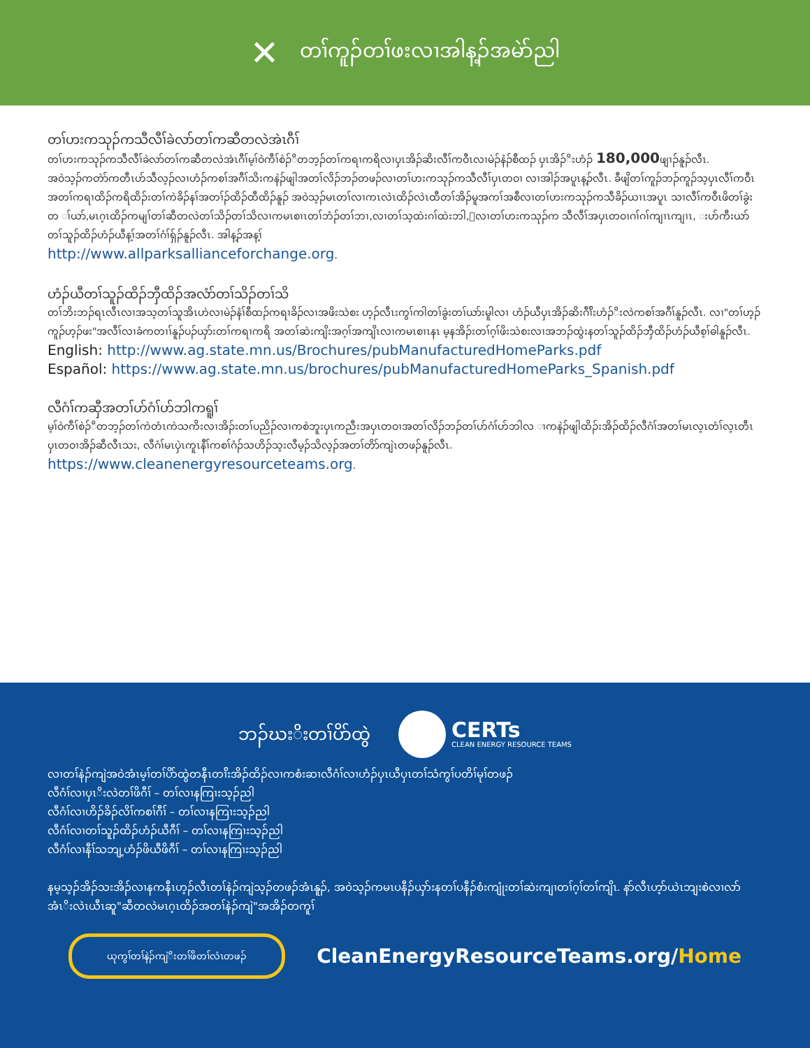✕ တၢ်ကူၣ်တၢ်ဖးလၢအါန့ၣ်အမဲာ်ညါ
တၢ်ဟးကသုၣ်ကသီလီၢ်ခဲလာ်တၢ်ကဆီတလဲအဲၤဂီၢ်
တၢ်ဟးကသုၣ်ကသီလီၢ်ခဲလာ်တၢ်ကဆီတလဲအဲၤဂီၢ်မ့ၢ်ဝဲကီၢ်စဲၣ်ိတဘ့ၣ်တၢ်ကရၢကရိလၢပှၤအိၣ်ဆိးလီၢ်ကဝီၤလၢမဲၣ်နံၣ်စီထၣ် ပှၤအိၣ်ိးဟံၣ် 180,000ဖျၢၣ်နူၣ်လီၤ.
အဝဲသ့ၣ်ကတဲာ်ကတီၤဟ်သီလ့ၣ်လၢဟံၣ်ကစၢ်အဂီၢ်သိးကနဲၣ်ဖျါအတၢ်လိၣ်ဘၣ်တဖၣ်လၢတၢ်ဟးကသုၣ်ကသီလီၢ်ပှၤတဝၢ လၢအါၣ်အပူၤန့ၣ်လီၤ. ခီဖျိတၢ်ကူၣ်ဘၣ်ကူၣ်သ့ပှၤလီၢ်ကဝီၤအတၢ်ကရၢထိၣ်ကရိထိၣ်းတၢ်ကဲခိၣ်နၢ်အတၢ်ၣ်ထိၣ်ထီထိၣ်နူၣ် အဝဲသ့ၣ်မၤတၢ်လၢကၤလဲၤထိၣ်လဲၤထီတၢ်အိၣ်မူအကၢ်အစီလၢတၢ်ဟးကသုၣ်ကသီခိၣ်ယၢၤအပူၤ သၢလီၢ်ကဝီၤဖိတၢ်ခွဲးတ ၢ်ယာ်,မၤဂ့ၤထိၣ်ကမျၢ်တၢ်ဆီတလဲတၢ်သိၣ်တၢ်သိလၢကမၤစၢၤတၢ်ဘံၣ်တၢ်ဘၢ,လၢတၢ်သ့ထဲးဂၢ်ထဲးဘါ,းလၢတၢ်ဟးကသုၣ်က သီလီၢ်အပှၤတဝၢဂၢ်ဂၢ်ကျၢၤကျၢၤ, းဟ်ကီးယာ်တၢ်သူၣ်ထိၣ်ဟံၣ်ယီန့ၢ်အတၢ်ဂံၢ်ရှ်ၣ်နူၣ်လီၤ. အါန့ၣ်အန့ၢ်
http://www.allparksallianceforchange.org.
ဟံၣ်ယီတၢ်သူၣ်ထိၣ်ဘှီထိၣ်အလံာ်တၢ်သိၣ်တၢ်သိ
တၢ်ဘိးဘၣ်ရၤလီၤလၢအသ့တၢ်သူအိၤဟဲလၢမဲၣ်နံၢ်စီထၣ်ကရၢခိၣ်လၢအဖိးသဲစး ဟ့ၣ်လီၤးကွၢ်ကါတၢ်ခွဲးတၢ်ယာ်းမူါလၢ ဟံၣ်ယီပှၤအိၣ်ဆိးဂီၢ်ိးဟံၣ်ိးလဲကစၢ်အဂီၢ်နူၣ်လီၤ. လၢ"တၢ်ဟ့ၣ်ကူၣ်ဟ့ၣ်ဖး"အလီၢ်လၢခံကတၢၢ်နူၣ်ပၣ်ယှာ်းတၢ်ကရၢကရိ အတၢ်ဆဲးကျိးအဂ့ၢ်အကျိၤလၢကမၤစၢၤနၤ မ့နအိၣ်းတၢ်ဂ့ၢ်ဖိးသဲစးလၢအဘၣ်ထွဲးနတၢ်သူၣ်ထိၣ်ဘှီထိၣ်ဟံၣ်ယီစ့ၢ်ဓါနူၣ်လီၤ.
English: http://www.ag.state.mn.us/Brochures/pubManufacturedHomeParks.pdf
Español: https://www.ag.state.mn.us/brochures/pubManufacturedHomeParks_Spanish.pdf
လီဂံၢ်ကဆှီအတၢ်ဟ်ဂံၢ်ဟ်ဘါကရူၢ်
မ့ၢ်ဝဲကီၢ်စဲၣ်ိတဘ့ၣ်တၢ်ကဲတံၤကဲသကိးလၢအိၣ်းတၢ်ပညိၣ်လၢကစဲဘူးပှၤကညီးအပှၤတဝၢအတၢ်လိၣ်ဘၣ်တၢ်ဟ်ဂံၢ်ဟ်ဘါလ ၢကနဲၣ်ဖျါထိၣ်းအိၣ်ထိၣ်လီဂံၢ်အတၢ်မၤလ့ၤတံၢ်လ့ၤတီၤပှၤတဝၢအိၣ်ဆီလီၤသး, လီဂံၢ်မၤပှဲၤကူၤနီၢ်ကစၢ်ဂံၣ်သဟိၣ်သ့းလီမ့ၣ်သိလ့ၣ်အတၢ်တိာ်ကျဲၤတဖၣ်နူၣ်လီၤ.
https://www.cleanenergyresourceteams.org.
ဘၣ်ဃးိးတၢ်ပိာ်ထွဲ
CERTs
CLEAN ENERGY RESOURCE TEAMS
လၢတၢ်နဲၣ်ကျဲအဝဲအံၤမ့ၢ်တၢ်ပိာ်ထွဲတနီၤတၢ်ိးအိၣ်ထိၣ်လၢကစံးဆၢလီဂံၢ်လၢဟံၣ်ပှၤယီပှၤတၢ်သံကွၢ်ပတိၢ်မုၢ်တဖၣ်
လီဂံၢ်လၢပှၤိးလဲတၢ်ဖိဂီၢ် – တၢ်လၢနကြၢးသ့ၣ်ညါ
လီဂံၢ်လၢဟိၣ်ခိၣ်လိၢ်ကစၢ်ဂီၢ် – တၢ်လၢနကြၢးသ့ၣ်ညါ
လီဂံၢ်လၢတၢ်သူၣ်ထိၣ်ဟံၣ်ယီဂီၢ် – တၢ်လၢနကြၢးသ့ၣ်ညါ
လီဂံၢ်လၢနီၢ်သဘျ့ဟံၣ်ဖိယီဖိဂီၢ် – တၢ်လၢနကြၢးသ့ၣ်ညါ
နမ့သ့ၣ်အိၣ်သးအိၣ်လၢနကနီၤဟ့ၣ်လီၤတၢ်နဲၣ်ကျဲသ့ၣ်တဖၣ်အံၤနူၣ်, အဝဲသ့ၣ်ကမၤပနီၣ်ယှာ်းနတၢ်ပနီၣ်စံးကျုံးတၢ်ဆဲးကျၢတၢ်ဂ့ၢ်တၢ်ကျိၤ. နာ်လီၤဟ့ာ်ယဲၤဘျးစဲလၢလာ်အံၤိးလဲၤယီၤဆူ"ဆီတလဲမၤဂ့ၤထိၣ်အတၢ်နဲၣ်ကျဲ"အအိၣ်တကူၢ်
ယုကွၢ်တၢ်နဲၣ်ကျဲိးတၢ်ဖိတၢ်လံၤတဖၣ်
CleanEnergyResourceTeams.org/Home